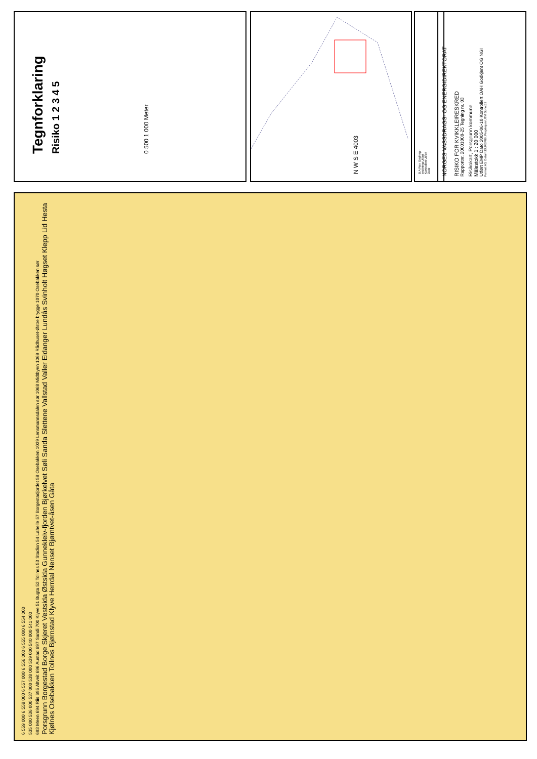Tegnforklaring
Risiko 1 2 3 4 5
0 500 1 000 Meter
N W S E 4003
B A Rev. Endring - ersttning Utført Kontrollert Utført Dato
NORGES VASSDRAGS- OG ENERGIDIREKTORAT
RISIKO FOR KVIKKLEIRESKRED
Rapportnr. 20001008-25 Tegning nr. 03
Risikokart, Porsgrunn kommune
Målestokk 1 : 20 000
Utført EMP Dato 2005-06-10 Kontrollert OAH Godkjent OG NGI
Format:A3, Datum:EUREF89, Projeksjon:UTM Sone:32
6 559 000 6 558 000 6 557 000 6 556 000 6 555 000 6 554 000
535 000 536 000 537 000 538 000 539 000 540 000 541 000
693 Meen 694 Riis 695 Altveit 696 Austad 697 Sandi 700 Klyve 51 Bugta 52 Tollnes 53 Stadion 54 Lahelle 57 Borgestadjordet 58 Osebakken 1039 Lensmannsdalen sør 1068 Midtbyen 1069 Rådhuset-Østre brygge 1070 Osebakken sør
Porsgrunn Borgestad Borge Skjeret Vestsida Østsida Gunnekleiv-fjorden Bjørkelvet Søli Sanda Slettene Vallstad Valler Eidanger Lundås Svinholt Høgset Klepp Lid Hesta Kjølnes Osebakken Tollnes Bjørnstad Klyve Herrdal Nenset Bjørntvet-åsen Gåta